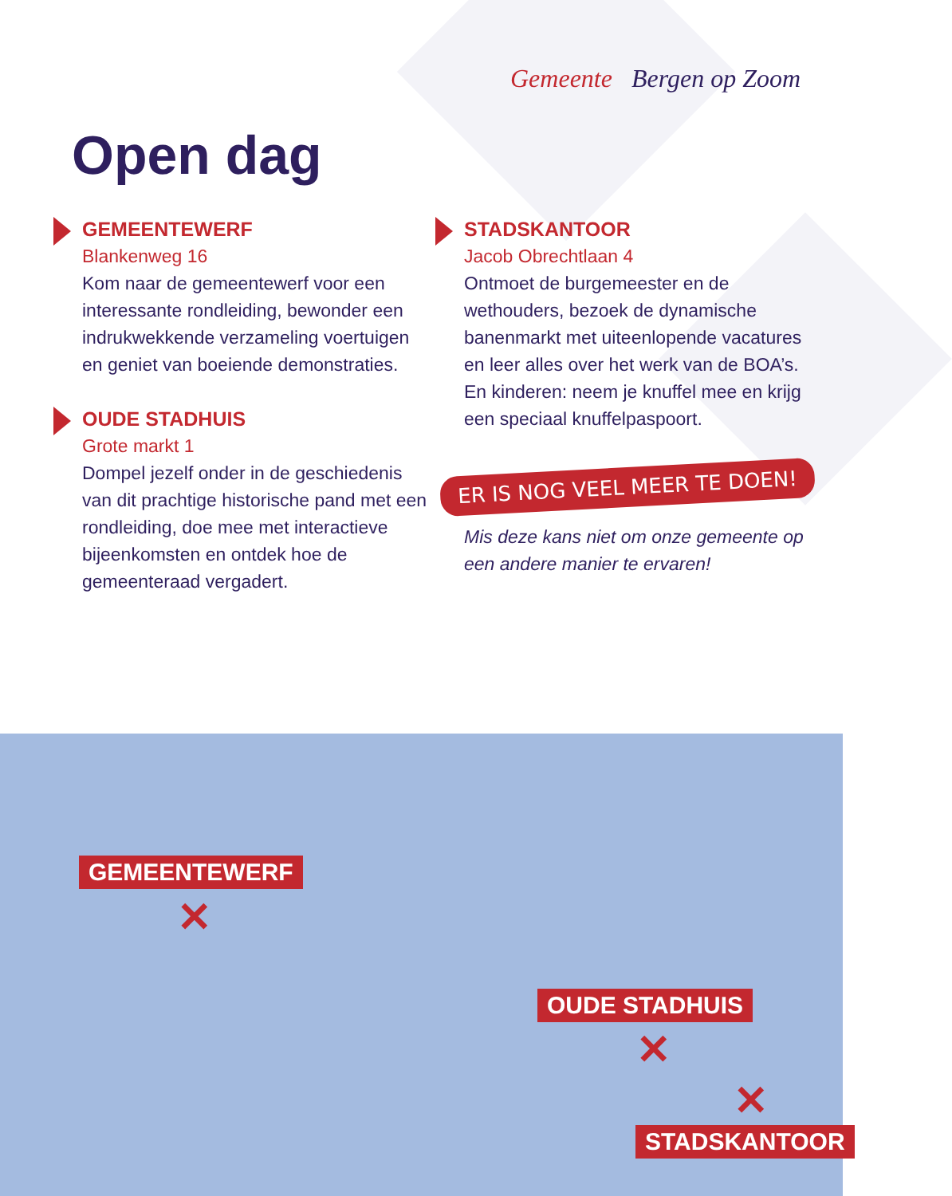Gemeente Bergen op Zoom
Open dag
GEMEENTEWERF
Blankenweg 16
Kom naar de gemeentewerf voor een interessante rondleiding, bewonder een indrukwekkende verzameling voertuigen en geniet van boeiende demonstraties.
OUDE STADHUIS
Grote markt 1
Dompel jezelf onder in de geschiedenis van dit prachtige historische pand met een rondleiding, doe mee met interactieve bijeenkomsten en ontdek hoe de gemeenteraad vergadert.
STADSKANTOOR
Jacob Obrechtlaan 4
Ontmoet de burgemeester en de wethouders, bezoek de dynamische banenmarkt met uiteenlopende vacatures en leer alles over het werk van de BOA’s. En kinderen: neem je knuffel mee en krijg een speciaal knuffelpaspoort.
ER IS NOG VEEL MEER TE DOEN!
Mis deze kans niet om onze gemeente op een andere manier te ervaren!
GEMEENTEWERF
✕
OUDE STADHUIS
✕
✕
STADSKANTOOR